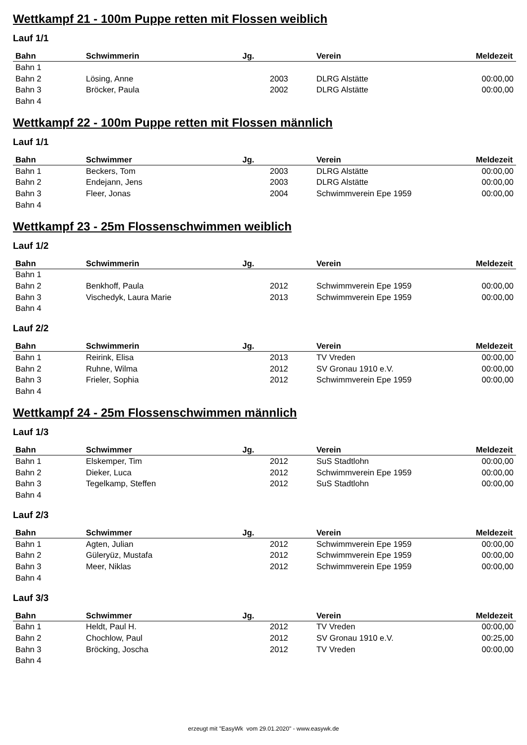Wettkampf 21 - 100m Puppe retten mit Flossen weiblich
Lauf 1/1
| Bahn | Schwimmerin | Jg. | Verein | Meldezeit |
| --- | --- | --- | --- | --- |
| Bahn 1 | | | | |
| Bahn 2 | Lösing, Anne | 2003 | DLRG Alstätte | 00:00,00 |
| Bahn 3 | Bröcker, Paula | 2002 | DLRG Alstätte | 00:00,00 |
| Bahn 4 | | | | |
Wettkampf 22 - 100m Puppe retten mit Flossen männlich
Lauf 1/1
| Bahn | Schwimmer | Jg. | Verein | Meldezeit |
| --- | --- | --- | --- | --- |
| Bahn 1 | Beckers, Tom | 2003 | DLRG Alstätte | 00:00,00 |
| Bahn 2 | Endejann, Jens | 2003 | DLRG Alstätte | 00:00,00 |
| Bahn 3 | Fleer, Jonas | 2004 | Schwimmverein Epe 1959 | 00:00,00 |
| Bahn 4 | | | | |
Wettkampf 23 - 25m Flossenschwimmen weiblich
Lauf 1/2
| Bahn | Schwimmerin | Jg. | Verein | Meldezeit |
| --- | --- | --- | --- | --- |
| Bahn 1 | | | | |
| Bahn 2 | Benkhoff, Paula | 2012 | Schwimmverein Epe 1959 | 00:00,00 |
| Bahn 3 | Vischedyk, Laura Marie | 2013 | Schwimmverein Epe 1959 | 00:00,00 |
| Bahn 4 | | | | |
Lauf 2/2
| Bahn | Schwimmerin | Jg. | Verein | Meldezeit |
| --- | --- | --- | --- | --- |
| Bahn 1 | Reirink, Elisa | 2013 | TV Vreden | 00:00,00 |
| Bahn 2 | Ruhne, Wilma | 2012 | SV Gronau 1910 e.V. | 00:00,00 |
| Bahn 3 | Frieler, Sophia | 2012 | Schwimmverein Epe 1959 | 00:00,00 |
| Bahn 4 | | | | |
Wettkampf 24 - 25m Flossenschwimmen männlich
Lauf 1/3
| Bahn | Schwimmer | Jg. | Verein | Meldezeit |
| --- | --- | --- | --- | --- |
| Bahn 1 | Elskemper, Tim | 2012 | SuS Stadtlohn | 00:00,00 |
| Bahn 2 | Dieker, Luca | 2012 | Schwimmverein Epe 1959 | 00:00,00 |
| Bahn 3 | Tegelkamp, Steffen | 2012 | SuS Stadtlohn | 00:00,00 |
| Bahn 4 | | | | |
Lauf 2/3
| Bahn | Schwimmer | Jg. | Verein | Meldezeit |
| --- | --- | --- | --- | --- |
| Bahn 1 | Agten, Julian | 2012 | Schwimmverein Epe 1959 | 00:00,00 |
| Bahn 2 | Güleryüz, Mustafa | 2012 | Schwimmverein Epe 1959 | 00:00,00 |
| Bahn 3 | Meer, Niklas | 2012 | Schwimmverein Epe 1959 | 00:00,00 |
| Bahn 4 | | | | |
Lauf 3/3
| Bahn | Schwimmer | Jg. | Verein | Meldezeit |
| --- | --- | --- | --- | --- |
| Bahn 1 | Heldt, Paul H. | 2012 | TV Vreden | 00:00,00 |
| Bahn 2 | Chochlow, Paul | 2012 | SV Gronau 1910 e.V. | 00:25,00 |
| Bahn 3 | Bröcking, Joscha | 2012 | TV Vreden | 00:00,00 |
| Bahn 4 | | | | |
erzeugt mit "EasyWk vom 29.01.2020" - www.easywk.de